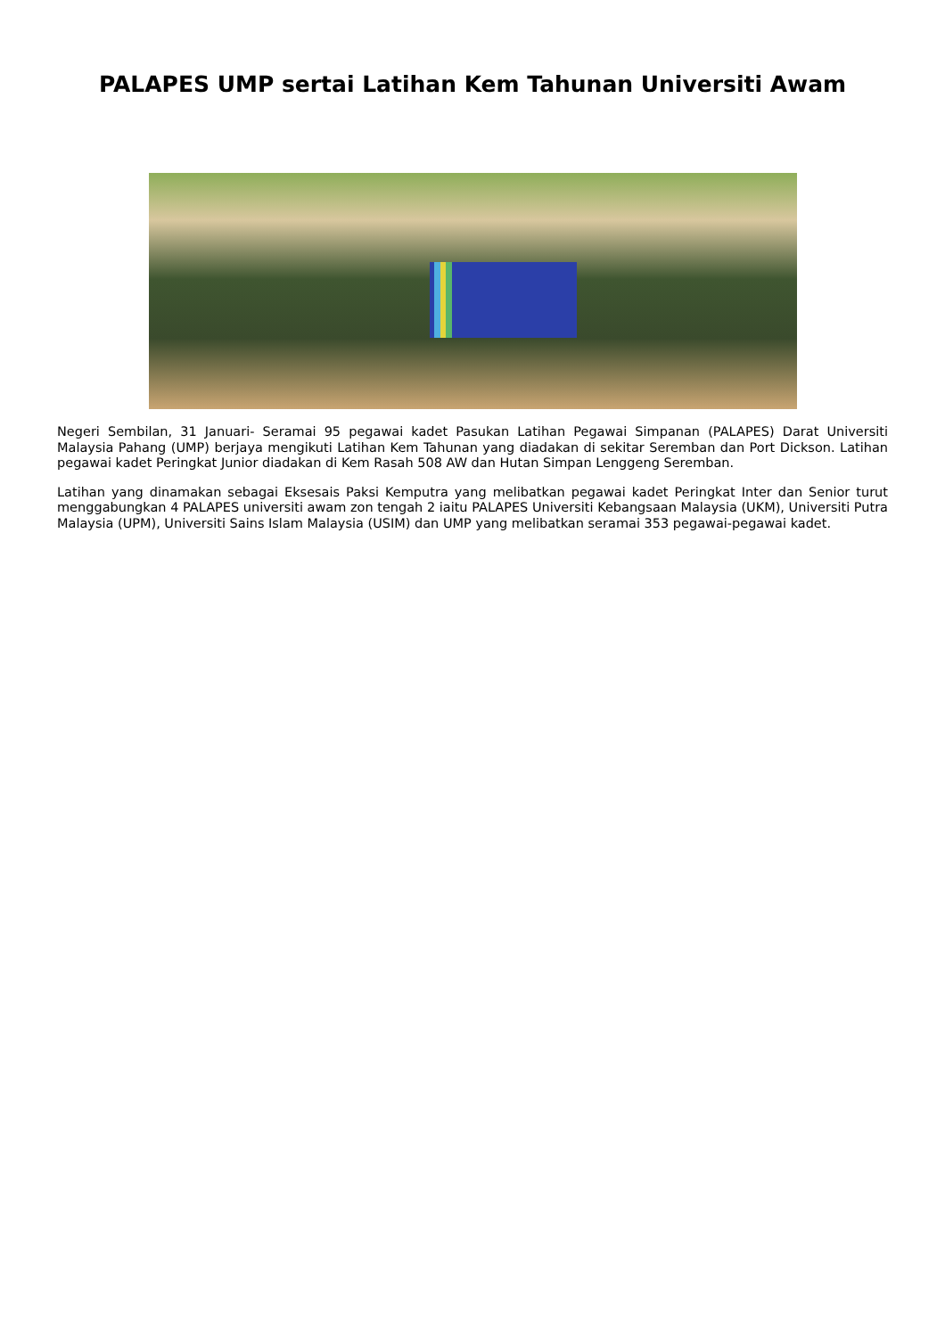PALAPES UMP sertai Latihan Kem Tahunan Universiti Awam
Negeri Sembilan, 31 Januari- Seramai 95 pegawai kadet Pasukan Latihan Pegawai Simpanan (PALAPES) Darat Universiti Malaysia Pahang (UMP) berjaya mengikuti Latihan Kem Tahunan yang diadakan di sekitar Seremban dan Port Dickson. Latihan pegawai kadet Peringkat Junior diadakan di Kem Rasah 508 AW dan Hutan Simpan Lenggeng Seremban.
Latihan yang dinamakan sebagai Eksesais Paksi Kemputra yang melibatkan pegawai kadet Peringkat Inter dan Senior turut menggabungkan 4 PALAPES universiti awam zon tengah 2 iaitu PALAPES Universiti Kebangsaan Malaysia (UKM), Universiti Putra Malaysia (UPM), Universiti Sains Islam Malaysia (USIM) dan UMP yang melibatkan seramai 353 pegawai-pegawai kadet.